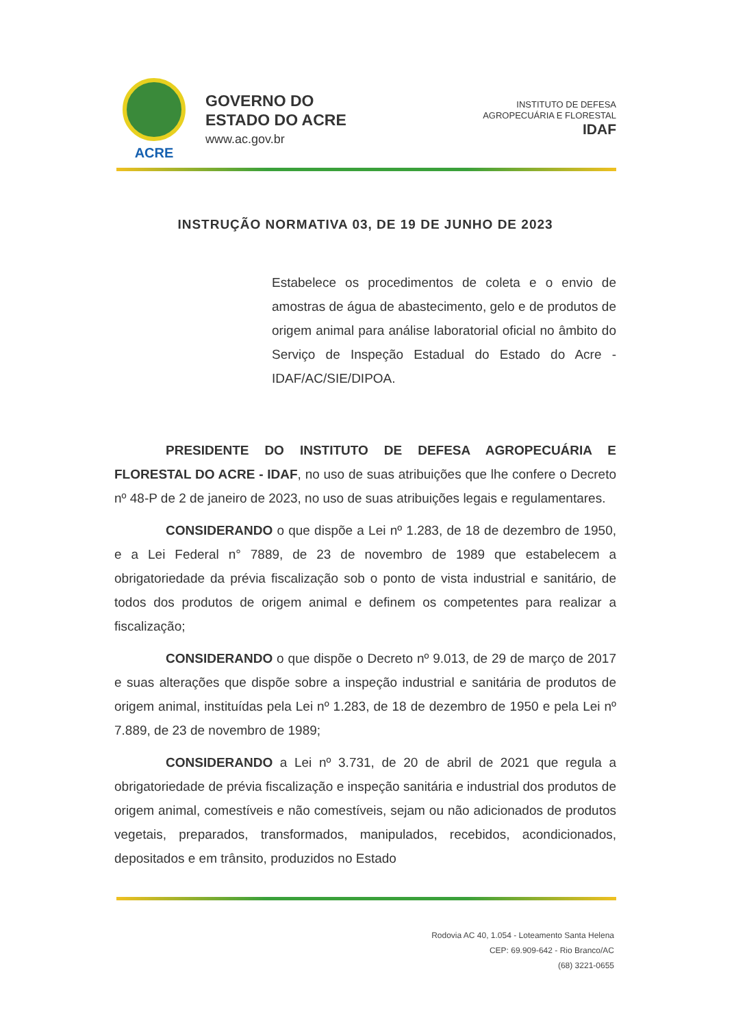ACRE
GOVERNO DO
ESTADO DO ACRE
www.ac.gov.br
INSTITUTO DE DEFESA
AGROPECUÁRIA E FLORESTAL
IDAF
INSTRUÇÃO NORMATIVA 03, DE 19 DE JUNHO DE 2023
Estabelece os procedimentos de coleta e o envio de amostras de água de abastecimento, gelo e de produtos de origem animal para análise laboratorial oficial no âmbito do Serviço de Inspeção Estadual do Estado do Acre - IDAF/AC/SIE/DIPOA.
PRESIDENTE DO INSTITUTO DE DEFESA AGROPECUÁRIA E FLORESTAL DO ACRE - IDAF, no uso de suas atribuições que lhe confere o Decreto nº 48-P de 2 de janeiro de 2023, no uso de suas atribuições legais e regulamentares.
CONSIDERANDO o que dispõe a Lei nº 1.283, de 18 de dezembro de 1950, e a Lei Federal n° 7889, de 23 de novembro de 1989 que estabelecem a obrigatoriedade da prévia fiscalização sob o ponto de vista industrial e sanitário, de todos dos produtos de origem animal e definem os competentes para realizar a fiscalização;
CONSIDERANDO o que dispõe o Decreto nº 9.013, de 29 de março de 2017 e suas alterações que dispõe sobre a inspeção industrial e sanitária de produtos de origem animal, instituídas pela Lei nº 1.283, de 18 de dezembro de 1950 e pela Lei nº 7.889, de 23 de novembro de 1989;
CONSIDERANDO a Lei nº 3.731, de 20 de abril de 2021 que regula a obrigatoriedade de prévia fiscalização e inspeção sanitária e industrial dos produtos de origem animal, comestíveis e não comestíveis, sejam ou não adicionados de produtos vegetais, preparados, transformados, manipulados, recebidos, acondicionados, depositados e em trânsito, produzidos no Estado
Rodovia AC 40, 1.054 - Loteamento Santa Helena
CEP: 69.909-642 - Rio Branco/AC
(68) 3221-0655